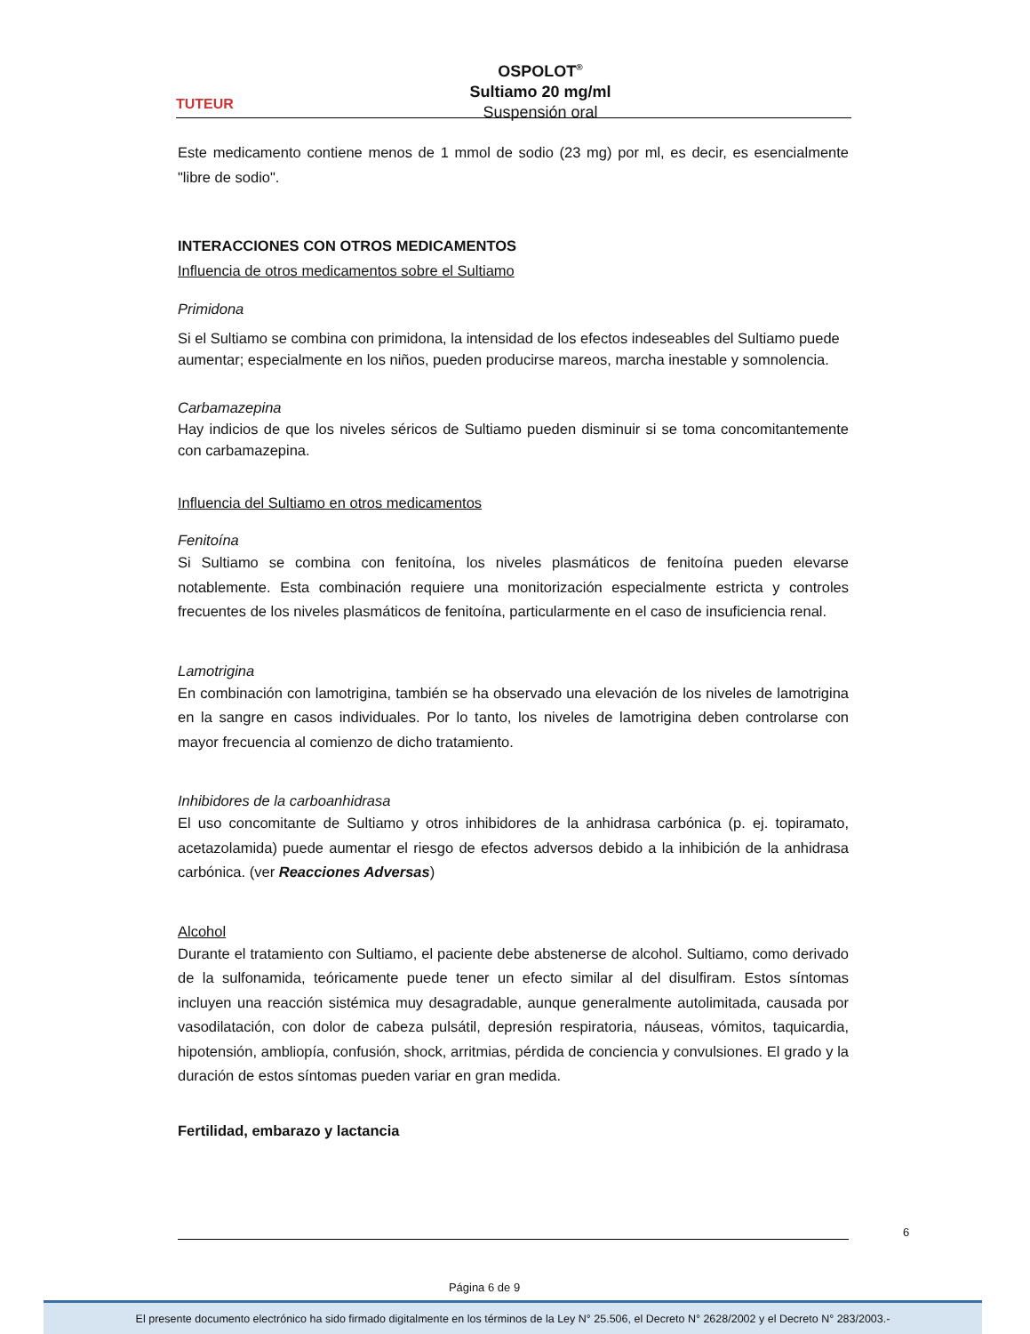TUTEUR
OSPOLOT<sup>®</sup>
Sultiamo 20 mg/ml
Suspensión oral
Este medicamento contiene menos de 1 mmol de sodio (23 mg) por ml, es decir, es esencialmente "libre de sodio".
INTERACCIONES CON OTROS MEDICAMENTOS
Influencia de otros medicamentos sobre el Sultiamo
Primidona
Si el Sultiamo se combina con primidona, la intensidad de los efectos indeseables del Sultiamo puede aumentar; especialmente en los niños, pueden producirse mareos, marcha inestable y somnolencia.
Carbamazepina
Hay indicios de que los niveles séricos de Sultiamo pueden disminuir si se toma concomitantemente con carbamazepina.
Influencia del Sultiamo en otros medicamentos
Fenitoína
Si Sultiamo se combina con fenitoína, los niveles plasmáticos de fenitoína pueden elevarse notablemente. Esta combinación requiere una monitorización especialmente estricta y controles frecuentes de los niveles plasmáticos de fenitoína, particularmente en el caso de insuficiencia renal.
Lamotrigina
En combinación con lamotrigina, también se ha observado una elevación de los niveles de lamotrigina en la sangre en casos individuales. Por lo tanto, los niveles de lamotrigina deben controlarse con mayor frecuencia al comienzo de dicho tratamiento.
Inhibidores de la carboanhidrasa
El uso concomitante de Sultiamo y otros inhibidores de la anhidrasa carbónica (p. ej. topiramato, acetazolamida) puede aumentar el riesgo de efectos adversos debido a la inhibición de la anhidrasa carbónica. (ver Reacciones Adversas)
Alcohol
Durante el tratamiento con Sultiamo, el paciente debe abstenerse de alcohol. Sultiamo, como derivado de la sulfonamida, teóricamente puede tener un efecto similar al del disulfiram. Estos síntomas incluyen una reacción sistémica muy desagradable, aunque generalmente autolimitada, causada por vasodilatación, con dolor de cabeza pulsátil, depresión respiratoria, náuseas, vómitos, taquicardia, hipotensión, ambliopía, confusión, shock, arritmias, pérdida de conciencia y convulsiones. El grado y la duración de estos síntomas pueden variar en gran medida.
Fertilidad, embarazo y lactancia
6
Página 6 de 9
El presente documento electrónico ha sido firmado digitalmente en los términos de la Ley N° 25.506, el Decreto N° 2628/2002 y el Decreto N° 283/2003.-